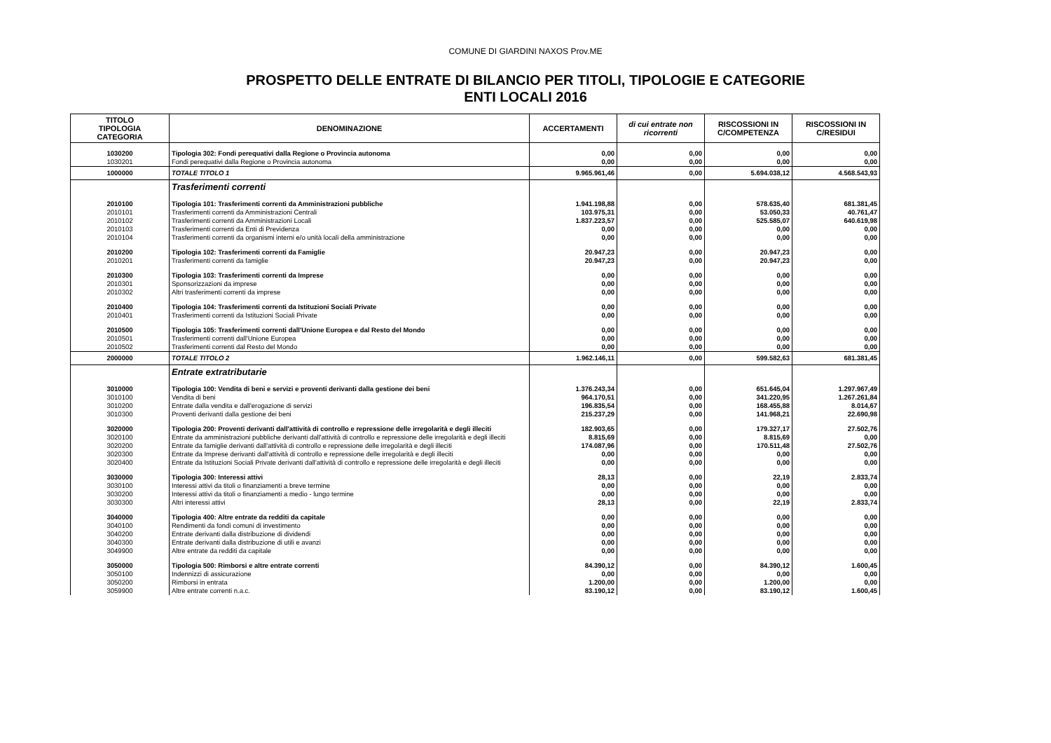COMUNE DI GIARDINI NAXOS Prov.ME
PROSPETTO DELLE ENTRATE DI BILANCIO PER TITOLI, TIPOLOGIE E CATEGORIE
ENTI LOCALI 2016
| TITOLO TIPOLOGIA CATEGORIA | DENOMINAZIONE | ACCERTAMENTI | di cui entrate non ricorrenti | RISCOSSIONI IN C/COMPETENZA | RISCOSSIONI IN C/RESIDUI |
| --- | --- | --- | --- | --- | --- |
| 1030200 | Tipologia 302: Fondi perequativi dalla Regione o Provincia autonoma | 0,00 | 0,00 | 0,00 | 0,00 |
| 1030201 | Fondi perequativi dalla Regione o Provincia autonoma | 0,00 | 0,00 | 0,00 | 0,00 |
| 1000000 | TOTALE TITOLO 1 | 9.965.961,46 | 0,00 | 5.694.038,12 | 4.568.543,93 |
| | Trasferimenti correnti | | | | |
| 2010100 | Tipologia 101: Trasferimenti correnti da Amministrazioni pubbliche | 1.941.198,88 | 0,00 | 578.635,40 | 681.381,45 |
| 2010101 | Trasferimenti correnti da Amministrazioni Centrali | 103.975,31 | 0,00 | 53.050,33 | 40.761,47 |
| 2010102 | Trasferimenti correnti da Amministrazioni Locali | 1.837.223,57 | 0,00 | 525.585,07 | 640.619,98 |
| 2010103 | Trasferimenti correnti da Enti di Previdenza | 0,00 | 0,00 | 0,00 | 0,00 |
| 2010104 | Trasferimenti correnti da organismi interni e/o unità locali della amministrazione | 0,00 | 0,00 | 0,00 | 0,00 |
| 2010200 | Tipologia 102: Trasferimenti correnti da Famiglie | 20.947,23 | 0,00 | 20.947,23 | 0,00 |
| 2010201 | Trasferimenti correnti da famiglie | 20.947,23 | 0,00 | 20.947,23 | 0,00 |
| 2010300 | Tipologia 103: Trasferimenti correnti da Imprese | 0,00 | 0,00 | 0,00 | 0,00 |
| 2010301 | Sponsorizzazioni da imprese | 0,00 | 0,00 | 0,00 | 0,00 |
| 2010302 | Altri trasferimenti correnti da imprese | 0,00 | 0,00 | 0,00 | 0,00 |
| 2010400 | Tipologia 104: Trasferimenti correnti da Istituzioni Sociali Private | 0,00 | 0,00 | 0,00 | 0,00 |
| 2010401 | Trasferimenti correnti da Istituzioni Sociali Private | 0,00 | 0,00 | 0,00 | 0,00 |
| 2010500 | Tipologia 105: Trasferimenti correnti dall'Unione Europea e dal Resto del Mondo | 0,00 | 0,00 | 0,00 | 0,00 |
| 2010501 | Trasferimenti correnti dall'Unione Europea | 0,00 | 0,00 | 0,00 | 0,00 |
| 2010502 | Trasferimenti correnti dal Resto del Mondo | 0,00 | 0,00 | 0,00 | 0,00 |
| 2000000 | TOTALE TITOLO 2 | 1.962.146,11 | 0,00 | 599.582,63 | 681.381,45 |
| | Entrate extratributarie | | | | |
| 3010000 | Tipologia 100: Vendita di beni e servizi e proventi derivanti dalla gestione dei beni | 1.376.243,34 | 0,00 | 651.645,04 | 1.297.967,49 |
| 3010100 | Vendita di beni | 964.170,51 | 0,00 | 341.220,95 | 1.267.261,84 |
| 3010200 | Entrate dalla vendita e dall'erogazione di servizi | 196.835,54 | 0,00 | 168.455,88 | 8.014,67 |
| 3010300 | Proventi derivanti dalla gestione dei beni | 215.237,29 | 0,00 | 141.968,21 | 22.690,98 |
| 3020000 | Tipologia 200: Proventi derivanti dall'attività di controllo e repressione delle irregolarità e degli illeciti | 182.903,65 | 0,00 | 179.327,17 | 27.502,76 |
| 3020100 | Entrate da amministrazioni pubbliche derivanti dall'attività di controllo e repressione delle irregolarità e degli illeciti | 8.815,69 | 0,00 | 8.815,69 | 0,00 |
| 3020200 | Entrate da famiglie derivanti dall'attività di controllo e repressione delle irregolarità e degli illeciti | 174.087,96 | 0,00 | 170.511,48 | 27.502,76 |
| 3020300 | Entrate da Imprese derivanti dall'attività di controllo e repressione delle irregolarità e degli illeciti | 0,00 | 0,00 | 0,00 | 0,00 |
| 3020400 | Entrate da Istituzioni Sociali Private derivanti dall'attività di controllo e repressione delle irregolarità e degli illeciti | 0,00 | 0,00 | 0,00 | 0,00 |
| 3030000 | Tipologia 300: Interessi attivi | 28,13 | 0,00 | 22,19 | 2.833,74 |
| 3030100 | Interessi attivi da titoli o finanziamenti a breve termine | 0,00 | 0,00 | 0,00 | 0,00 |
| 3030200 | Interessi attivi da titoli o finanziamenti a medio - lungo termine | 0,00 | 0,00 | 0,00 | 0,00 |
| 3030300 | Altri interessi attivi | 28,13 | 0,00 | 22,19 | 2.833,74 |
| 3040000 | Tipologia 400: Altre entrate da redditi da capitale | 0,00 | 0,00 | 0,00 | 0,00 |
| 3040100 | Rendimenti da fondi comuni di investimento | 0,00 | 0,00 | 0,00 | 0,00 |
| 3040200 | Entrate derivanti dalla distribuzione di dividendi | 0,00 | 0,00 | 0,00 | 0,00 |
| 3040300 | Entrate derivanti dalla distribuzione di utili e avanzi | 0,00 | 0,00 | 0,00 | 0,00 |
| 3049900 | Altre entrate da redditi da capitale | 0,00 | 0,00 | 0,00 | 0,00 |
| 3050000 | Tipologia 500: Rimborsi e altre entrate correnti | 84.390,12 | 0,00 | 84.390,12 | 1.600,45 |
| 3050100 | Indennizzi di assicurazione | 0,00 | 0,00 | 0,00 | 0,00 |
| 3050200 | Rimborsi in entrata | 1.200,00 | 0,00 | 1.200,00 | 0,00 |
| 3059900 | Altre entrate correnti n.a.c. | 83.190,12 | 0,00 | 83.190,12 | 1.600,45 |